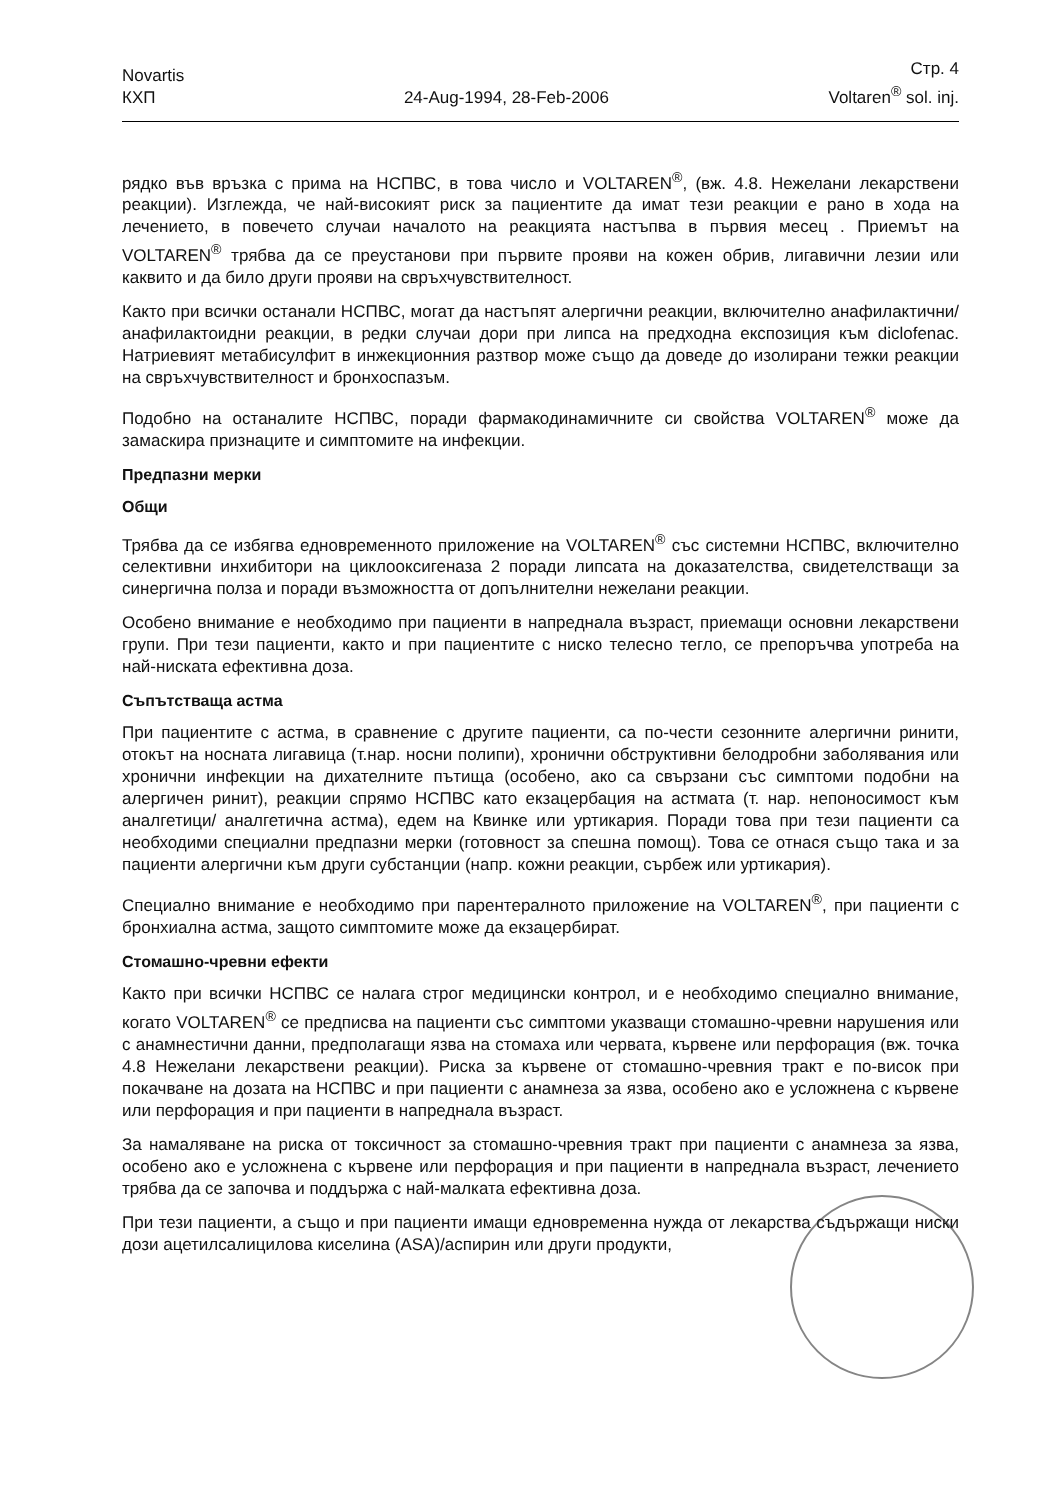Novartis
КХП
24-Aug-1994, 28-Feb-2006
Стр. 4
Voltaren<sup>®</sup> sol. inj.
рядко във връзка с прима на НСПВС, в това число и VOLTAREN<sup>®</sup>, (вж. 4.8. Нежелани лекарствени реакции). Изглежда, че най-високият риск за пациентите да имат тези реакции е рано в хода на лечението, в повечето случаи началото на реакцията настъпва в първия месец . Приемът на VOLTAREN<sup>®</sup> трябва да се преустанови при първите прояви на кожен обрив, лигавични лезии или каквито и да било други прояви на свръхчувствителност.
Както при всички останали НСПВС, могат да настъпят алергични реакции, включително анафилактични/анафилактоидни реакции, в редки случаи дори при липса на предходна експозиция към diclofenac. Натриевият метабисулфит в инжекционния разтвор може също да доведе до изолирани тежки реакции на свръхчувствителност и бронхоспазъм.
Подобно на останалите НСПВС, поради фармакодинамичните си свойства VOLTAREN<sup>®</sup> може да замаскира признаците и симптомите на инфекции.
Предпазни мерки
Общи
Трябва да се избягва едновременното приложение на VOLTAREN<sup>®</sup> със системни НСПВС, включително селективни инхибитори на циклооксигеназа 2 поради липсата на доказателства, свидетелстващи за синергична полза и поради възможността от допълнителни нежелани реакции.
Особено внимание е необходимо при пациенти в напреднала възраст, приемащи основни лекарствени групи. При тези пациенти, както и при пациентите с ниско телесно тегло, се препоръчва употреба на най-ниската ефективна доза.
Съпътстваща астма
При пациентите с астма, в сравнение с другите пациенти, са по-чести сезонните алергични ринити, отокът на носната лигавица (т.нар. носни полипи), хронични обструктивни белодробни заболявания или хронични инфекции на дихателните пътища (особено, ако са свързани със симптоми подобни на алергичен ринит), реакции спрямо НСПВС като екзацербация на астмата (т. нар. непоносимост към аналгетици/ аналгетична астма), едем на Квинке или уртикария. Поради това при тези пациенти са необходими специални предпазни мерки (готовност за спешна помощ). Това се отнася също така и за пациенти алергични към други субстанции (напр. кожни реакции, сърбеж или уртикария).
Специално внимание е необходимо при парентералното приложение на VOLTAREN<sup>®</sup>, при пациенти с бронхиална астма, защото симптомите може да екзацербират.
Стомашно-чревни ефекти
Както при всички НСПВС се налага строг медицински контрол, и е необходимо специално внимание, когато VOLTAREN<sup>®</sup> се предписва на пациенти със симптоми указващи стомашно-чревни нарушения или с анамнестични данни, предполагащи язва на стомаха или червата, кървене или перфорация (вж. точка 4.8 Нежелани лекарствени реакции). Риска за кървене от стомашно-чревния тракт е по-висок при покачване на дозата на НСПВС и при пациенти с анамнеза за язва, особено ако е усложнена с кървене или перфорация и при пациенти в напреднала възраст.
За намаляване на риска от токсичност за стомашно-чревния тракт при пациенти с анамнеза за язва, особено ако е усложнена с кървене или перфорация и при пациенти в напреднала възраст, лечението трябва да се започва и поддържа с най-малката ефективна доза.
При тези пациенти, а също и при пациенти имащи едновременна нужда от лекарства съдържащи ниски дози ацетилсалицилова киселина (ASA)/аспирин или други продукти,